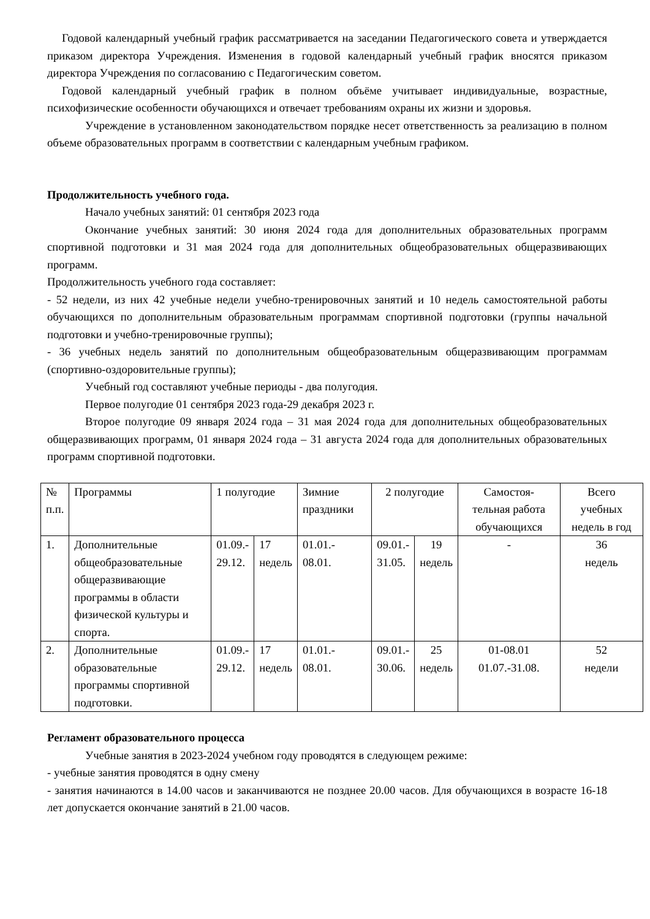Годовой календарный учебный график рассматривается на заседании Педагогического совета и утверждается приказом директора Учреждения. Изменения в годовой календарный учебный график вносятся приказом директора Учреждения по согласованию с Педагогическим советом.
Годовой календарный учебный график в полном объёме учитывает индивидуальные, возрастные, психофизические особенности обучающихся и отвечает требованиям охраны их жизни и здоровья.
Учреждение в установленном законодательством порядке несет ответственность за реализацию в полном объеме образовательных программ в соответствии с календарным учебным графиком.
Продолжительность учебного года.
Начало учебных занятий: 01 сентября 2023 года
Окончание учебных занятий: 30 июня 2024 года для дополнительных образовательных программ спортивной подготовки и 31 мая 2024 года для дополнительных общеобразовательных общеразвивающих программ.
Продолжительность учебного года составляет:
- 52 недели, из них 42 учебные недели учебно-тренировочных занятий и 10 недель самостоятельной работы обучающихся по дополнительным образовательным программам спортивной подготовки (группы начальной подготовки и учебно-тренировочные группы);
- 36 учебных недель занятий по дополнительным общеобразовательным общеразвивающим программам (спортивно-оздоровительные группы);
Учебный год составляют учебные периоды - два полугодия.
Первое полугодие 01 сентября 2023 года-29 декабря 2023 г.
Второе полугодие 09 января 2024 года – 31 мая 2024 года для дополнительных общеобразовательных общеразвивающих программ, 01 января 2024 года – 31 августа 2024 года для дополнительных образовательных программ спортивной подготовки.
| № п.п. | Программы | 1 полугодие | | Зимние праздники | 2 полугодие | | Самостоя- тельная работа обучающихся | Всего учебных недель в год |
| 1. | Дополнительные общеобразовательные общеразвивающие программы в области физической культуры и спорта. | 01.09.- 29.12. | 17 недель | 01.01.- 08.01. | 09.01.- 31.05. | 19 недель | - | 36 недель |
| 2. | Дополнительные образовательные программы спортивной подготовки. | 01.09.- 29.12. | 17 недель | 01.01.- 08.01. | 09.01.- 30.06. | 25 недель | 01-08.01 01.07.-31.08. | 52 недели |
Регламент образовательного процесса
Учебные занятия в 2023-2024 учебном году проводятся в следующем режиме:
- учебные занятия проводятся в одну смену
- занятия начинаются в 14.00 часов и заканчиваются не позднее 20.00 часов. Для обучающихся в возрасте 16-18 лет допускается окончание занятий в 21.00 часов.